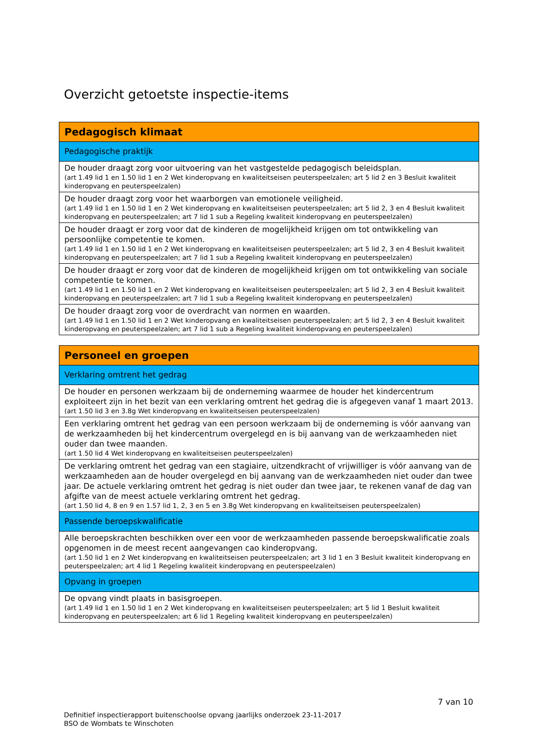Overzicht getoetste inspectie-items
| Pedagogisch klimaat |
| Pedagogische praktijk |
| De houder draagt zorg voor uitvoering van het vastgestelde pedagogisch beleidsplan. (art 1.49 lid 1 en 1.50 lid 1 en 2 Wet kinderopvang en kwaliteitseisen peuterspeelzalen; art 5 lid 2 en 3 Besluit kwaliteit kinderopvang en peuterspeelzalen) |
| De houder draagt zorg voor het waarborgen van emotionele veiligheid. (art 1.49 lid 1 en 1.50 lid 1 en 2 Wet kinderopvang en kwaliteitseisen peuterspeelzalen; art 5 lid 2, 3 en 4 Besluit kwaliteit kinderopvang en peuterspeelzalen; art 7 lid 1 sub a Regeling kwaliteit kinderopvang en peuterspeelzalen) |
| De houder draagt er zorg voor dat de kinderen de mogelijkheid krijgen om tot ontwikkeling van persoonlijke competentie te komen. (art 1.49 lid 1 en 1.50 lid 1 en 2 Wet kinderopvang en kwaliteitseisen peuterspeelzalen; art 5 lid 2, 3 en 4 Besluit kwaliteit kinderopvang en peuterspeelzalen; art 7 lid 1 sub a Regeling kwaliteit kinderopvang en peuterspeelzalen) |
| De houder draagt er zorg voor dat de kinderen de mogelijkheid krijgen om tot ontwikkeling van sociale competentie te komen. (art 1.49 lid 1 en 1.50 lid 1 en 2 Wet kinderopvang en kwaliteitseisen peuterspeelzalen; art 5 lid 2, 3 en 4 Besluit kwaliteit kinderopvang en peuterspeelzalen; art 7 lid 1 sub a Regeling kwaliteit kinderopvang en peuterspeelzalen) |
| De houder draagt zorg voor de overdracht van normen en waarden. (art 1.49 lid 1 en 1.50 lid 1 en 2 Wet kinderopvang en kwaliteitseisen peuterspeelzalen; art 5 lid 2, 3 en 4 Besluit kwaliteit kinderopvang en peuterspeelzalen; art 7 lid 1 sub a Regeling kwaliteit kinderopvang en peuterspeelzalen) |
| Personeel en groepen |
| Verklaring omtrent het gedrag |
| De houder en personen werkzaam bij de onderneming waarmee de houder het kindercentrum exploiteert zijn in het bezit van een verklaring omtrent het gedrag die is afgegeven vanaf 1 maart 2013. (art 1.50 lid 3 en 3.8g Wet kinderopvang en kwaliteitseisen peuterspeelzalen) |
| Een verklaring omtrent het gedrag van een persoon werkzaam bij de onderneming is vóór aanvang van de werkzaamheden bij het kindercentrum overgelegd en is bij aanvang van de werkzaamheden niet ouder dan twee maanden. (art 1.50 lid 4 Wet kinderopvang en kwaliteitseisen peuterspeelzalen) |
| De verklaring omtrent het gedrag van een stagiaire, uitzendkracht of vrijwilliger is vóór aanvang van de werkzaamheden aan de houder overgelegd en bij aanvang van de werkzaamheden niet ouder dan twee jaar. De actuele verklaring omtrent het gedrag is niet ouder dan twee jaar, te rekenen vanaf de dag van afgifte van de meest actuele verklaring omtrent het gedrag. (art 1.50 lid 4, 8 en 9 en 1.57 lid 1, 2, 3 en 5 en 3.8g Wet kinderopvang en kwaliteitseisen peuterspeelzalen) |
| Passende beroepskwalificatie |
| Alle beroepskrachten beschikken over een voor de werkzaamheden passende beroepskwalificatie zoals opgenomen in de meest recent aangevangen cao kinderopvang. (art 1.50 lid 1 en 2 Wet kinderopvang en kwaliteitseisen peuterspeelzalen; art 3 lid 1 en 3 Besluit kwaliteit kinderopvang en peuterspeelzalen; art 4 lid 1 Regeling kwaliteit kinderopvang en peuterspeelzalen) |
| Opvang in groepen |
| De opvang vindt plaats in basisgroepen. (art 1.49 lid 1 en 1.50 lid 1 en 2 Wet kinderopvang en kwaliteitseisen peuterspeelzalen; art 5 lid 1 Besluit kwaliteit kinderopvang en peuterspeelzalen; art 6 lid 1 Regeling kwaliteit kinderopvang en peuterspeelzalen) |
7 van 10
Definitief inspectierapport buitenschoolse opvang jaarlijks onderzoek 23-11-2017
BSO de Wombats te Winschoten